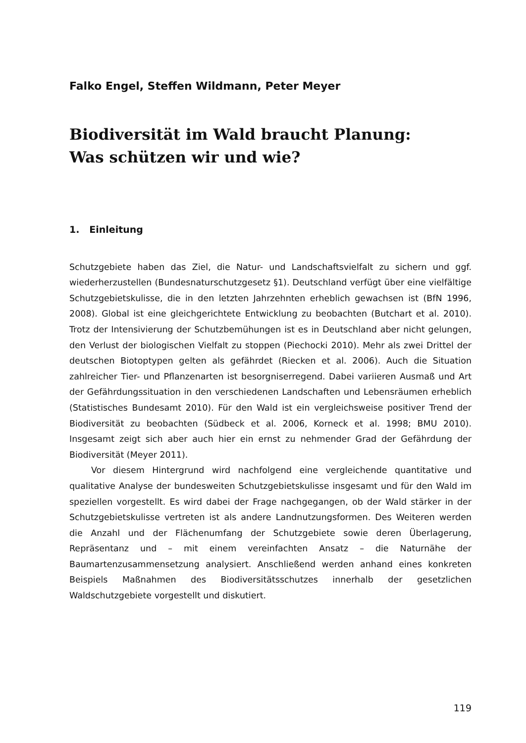Falko Engel, Steffen Wildmann, Peter Meyer
Biodiversität im Wald braucht Planung:
Was schützen wir und wie?
1. Einleitung
Schutzgebiete haben das Ziel, die Natur- und Landschaftsvielfalt zu sichern und ggf. wiederherzustellen (Bundesnaturschutzgesetz §1). Deutschland verfügt über eine vielfältige Schutzgebietskulisse, die in den letzten Jahrzehnten erheblich gewachsen ist (BfN 1996, 2008). Global ist eine gleichgerichtete Entwicklung zu beobachten (Butchart et al. 2010). Trotz der Intensivierung der Schutzbemühungen ist es in Deutschland aber nicht gelungen, den Verlust der biologischen Vielfalt zu stoppen (Piechocki 2010). Mehr als zwei Drittel der deutschen Biotoptypen gelten als gefährdet (Riecken et al. 2006). Auch die Situation zahlreicher Tier- und Pflanzenarten ist besorgniserregend. Dabei variieren Ausmaß und Art der Gefährdungssituation in den verschiedenen Landschaften und Lebensräumen erheblich (Statistisches Bundesamt 2010). Für den Wald ist ein vergleichsweise positiver Trend der Biodiversität zu beobachten (Südbeck et al. 2006, Korneck et al. 1998; BMU 2010). Insgesamt zeigt sich aber auch hier ein ernst zu nehmender Grad der Gefährdung der Biodiversität (Meyer 2011).
Vor diesem Hintergrund wird nachfolgend eine vergleichende quantitative und qualitative Analyse der bundesweiten Schutzgebietskulisse insgesamt und für den Wald im speziellen vorgestellt. Es wird dabei der Frage nachgegangen, ob der Wald stärker in der Schutzgebietskulisse vertreten ist als andere Landnutzungsformen. Des Weiteren werden die Anzahl und der Flächenumfang der Schutzgebiete sowie deren Überlagerung, Repräsentanz und – mit einem vereinfachten Ansatz – die Naturnähe der Baumartenzusammensetzung analysiert. Anschließend werden anhand eines konkreten Beispiels Maßnahmen des Biodiversitätsschutzes innerhalb der gesetzlichen Waldschutzgebiete vorgestellt und diskutiert.
119